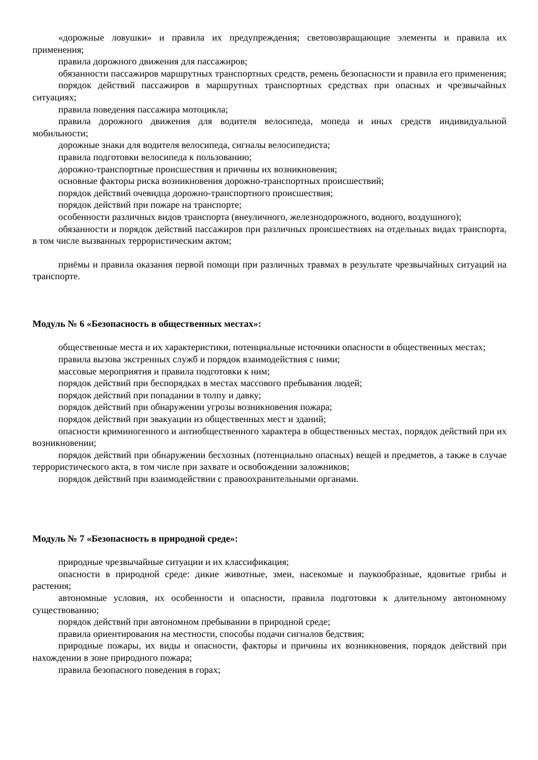«дорожные ловушки» и правила их предупреждения; световозвращающие элементы и правила их применения;
правила дорожного движения для пассажиров;
обязанности пассажиров маршрутных транспортных средств, ремень безопасности и правила его применения;
порядок действий пассажиров в маршрутных транспортных средствах при опасных и чрезвычайных ситуациях;
правила поведения пассажира мотоцикла;
правила дорожного движения для водителя велосипеда, мопеда и иных средств индивидуальной мобильности;
дорожные знаки для водителя велосипеда, сигналы велосипедиста;
правила подготовки велосипеда к пользованию;
дорожно-транспортные происшествия и причины их возникновения;
основные факторы риска возникновения дорожно-транспортных происшествий;
порядок действий очевидца дорожно-транспортного происшествия;
порядок действий при пожаре на транспорте;
особенности различных видов транспорта (внеуличного, железнодорожного, водного, воздушного);
обязанности и порядок действий пассажиров при различных происшествиях на отдельных видах транспорта, в том числе вызванных террористическим актом;
приёмы и правила оказания первой помощи при различных травмах в результате чрезвычайных ситуаций на транспорте.
Модуль № 6 «Безопасность в общественных местах»:
общественные места и их характеристики, потенциальные источники опасности в общественных местах;
правила вызова экстренных служб и порядок взаимодействия с ними;
массовые мероприятия и правила подготовки к ним;
порядок действий при беспорядках в местах массового пребывания людей;
порядок действий при попадании в толпу и давку;
порядок действий при обнаружении угрозы возникновения пожара;
порядок действий при эвакуации из общественных мест и зданий;
опасности криминогенного и антиобщественного характера в общественных местах, порядок действий при их возникновении;
порядок действий при обнаружении бесхозных (потенциально опасных) вещей и предметов, а также в случае террористического акта, в том числе при захвате и освобождении заложников;
порядок действий при взаимодействии с правоохранительными органами.
Модуль № 7 «Безопасность в природной среде»:
природные чрезвычайные ситуации и их классификация;
опасности в природной среде: дикие животные, змеи, насекомые и паукообразные, ядовитые грибы и растения;
автономные условия, их особенности и опасности, правила подготовки к длительному автономному существованию;
порядок действий при автономном пребывании в природной среде;
правила ориентирования на местности, способы подачи сигналов бедствия;
природные пожары, их виды и опасности, факторы и причины их возникновения, порядок действий при нахождении в зоне природного пожара;
правила безопасного поведения в горах;